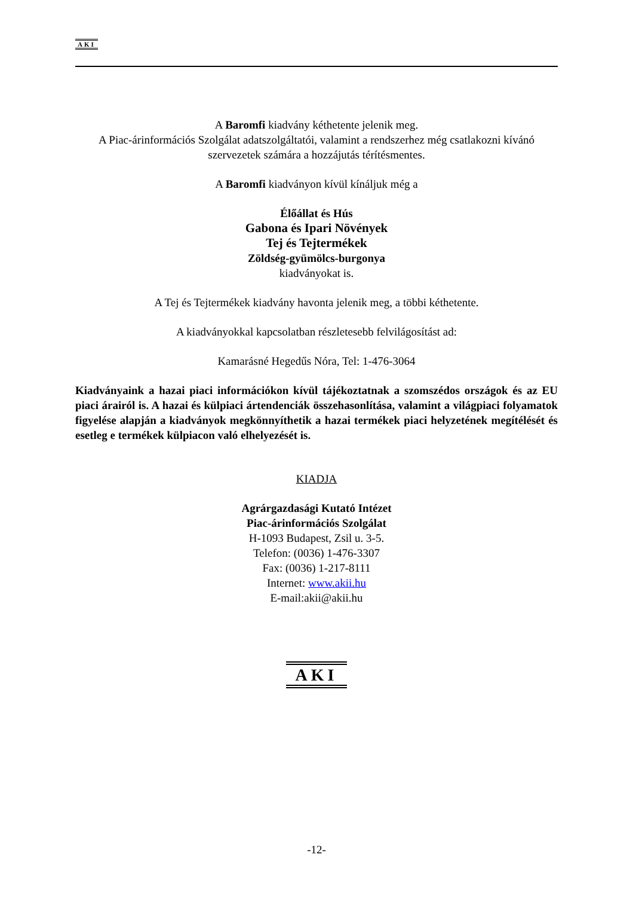AKI
A Baromfi kiadvány kéthetente jelenik meg.
A Piac-árinformációs Szolgálat adatszolgáltatói, valamint a rendszerhez még csatlakozni kívánó szervezetek számára a hozzájutás térítésmentes.
A Baromfi kiadványon kívül kínáljuk még a
Élőállat és Hús
Gabona és Ipari Növények
Tej és Tejtermékek
Zöldség-gyümölcs-burgonya
kiadványokat is.
A Tej és Tejtermékek kiadvány havonta jelenik meg, a többi kéthetente.
A kiadványokkal kapcsolatban részletesebb felvilágosítást ad:
Kamarásné Hegedűs Nóra, Tel: 1-476-3064
Kiadványaink a hazai piaci információkon kívül tájékoztatnak a szomszédos országok és az EU piaci árairól is. A hazai és külpiaci ártendenciák összehasonlítása, valamint a világpiaci folyamatok figyelése alapján a kiadványok megkönnyíthetik a hazai termékek piaci helyzetének megítélését és esetleg e termékek külpiacon való elhelyezését is.
KIADJA
Agrárgazdasági Kutató Intézet
Piac-árinformációs Szolgálat
H-1093 Budapest, Zsil u. 3-5.
Telefon: (0036) 1-476-3307
Fax: (0036) 1-217-8111
Internet: www.akii.hu
E-mail:akii@akii.hu
AKI
-12-